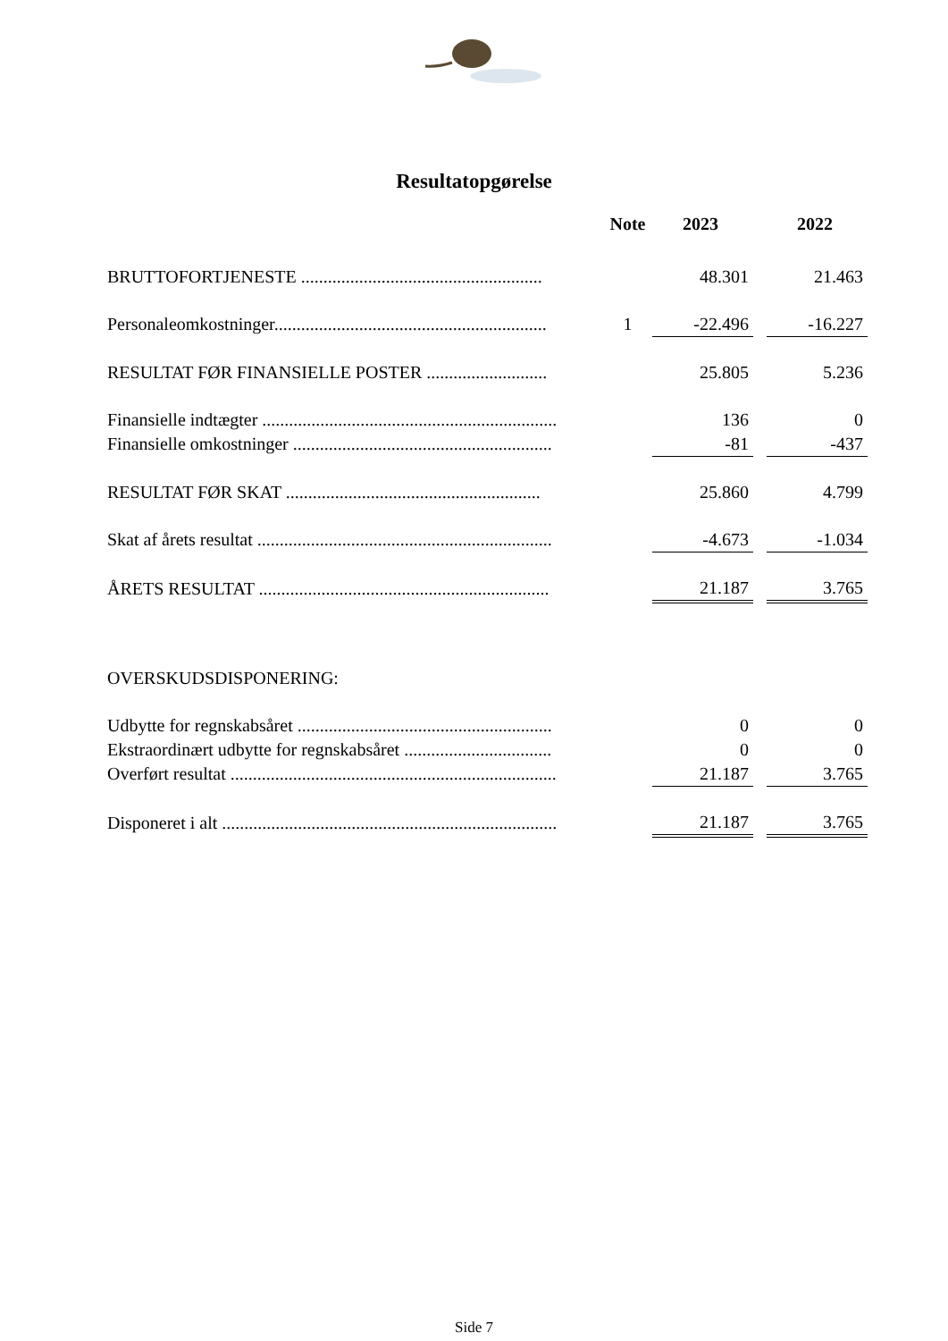Resultatopgørelse
| | Note | 2023 | | 2022 |
| --- | --- | --- | --- | --- |
| BRUTTOFORTJENESTE ...................................................... | | 48.301 | | 21.463 |
| Personaleomkostninger............................................................. | 1 | -22.496 | | -16.227 |
| RESULTAT FØR FINANSIELLE POSTER ........................... | | 25.805 | | 5.236 |
| Finansielle indtægter .................................................................. | | 136 | | 0 |
| Finansielle omkostninger .......................................................... | | -81 | | -437 |
| RESULTAT FØR SKAT ......................................................... | | 25.860 | | 4.799 |
| Skat af årets resultat .................................................................. | | -4.673 | | -1.034 |
| ÅRETS RESULTAT ................................................................. | | 21.187 | | 3.765 |
| OVERSKUDSDISPONERING: | | | | |
| Udbytte for regnskabsåret ......................................................... | | 0 | | 0 |
| Ekstraordinært udbytte for regnskabsåret ................................. | | 0 | | 0 |
| Overført resultat ......................................................................... | | 21.187 | | 3.765 |
| Disponeret i alt ........................................................................... | | 21.187 | | 3.765 |
Side 7